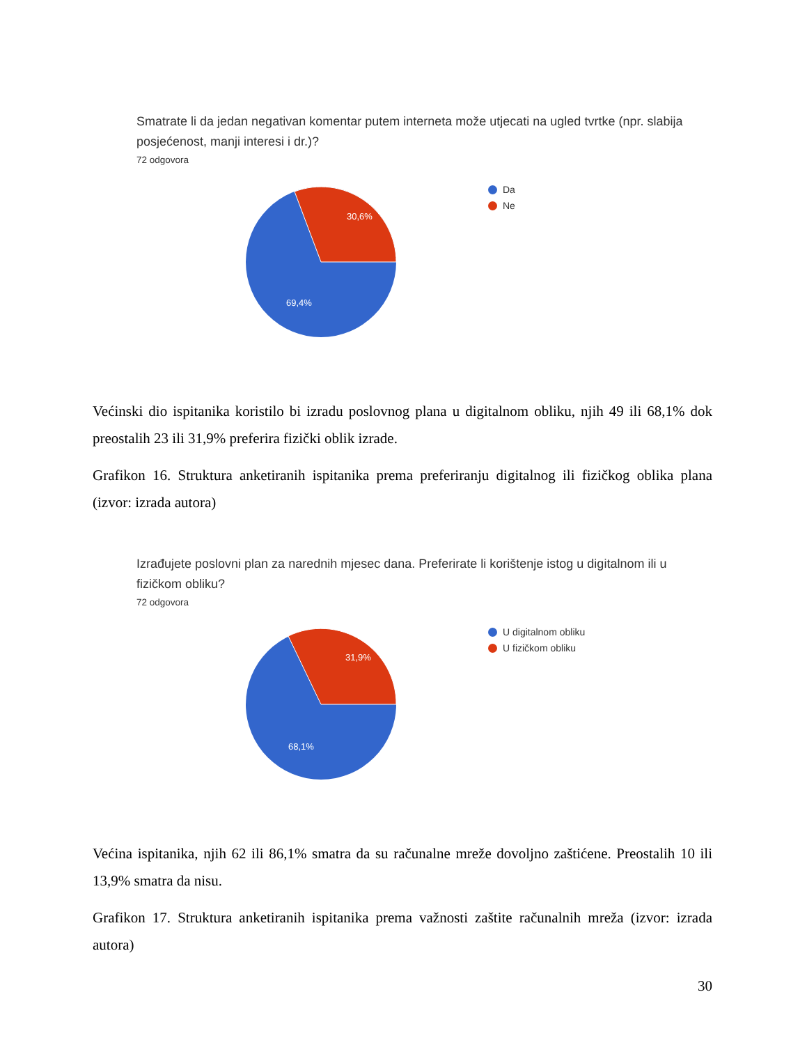Smatrate li da jedan negativan komentar putem interneta može utjecati na ugled tvrtke (npr. slabija posjećenost, manji interesi i dr.)?
72 odgovora
30,6%
69,4%
Da
Ne
Većinski dio ispitanika koristilo bi izradu poslovnog plana u digitalnom obliku, njih 49 ili 68,1% dok preostalih 23 ili 31,9% preferira fizički oblik izrade.
Grafikon 16. Struktura anketiranih ispitanika prema preferiranju digitalnog ili fizičkog oblika plana (izvor: izrada autora)
Izrađujete poslovni plan za narednih mjesec dana. Preferirate li korištenje istog u digitalnom ili u fizičkom obliku?
72 odgovora
31,9%
68,1%
U digitalnom obliku
U fizičkom obliku
Većina ispitanika, njih 62 ili 86,1% smatra da su računalne mreže dovoljno zaštićene. Preostalih 10 ili 13,9% smatra da nisu.
Grafikon 17. Struktura anketiranih ispitanika prema važnosti zaštite računalnih mreža (izvor: izrada autora)
30